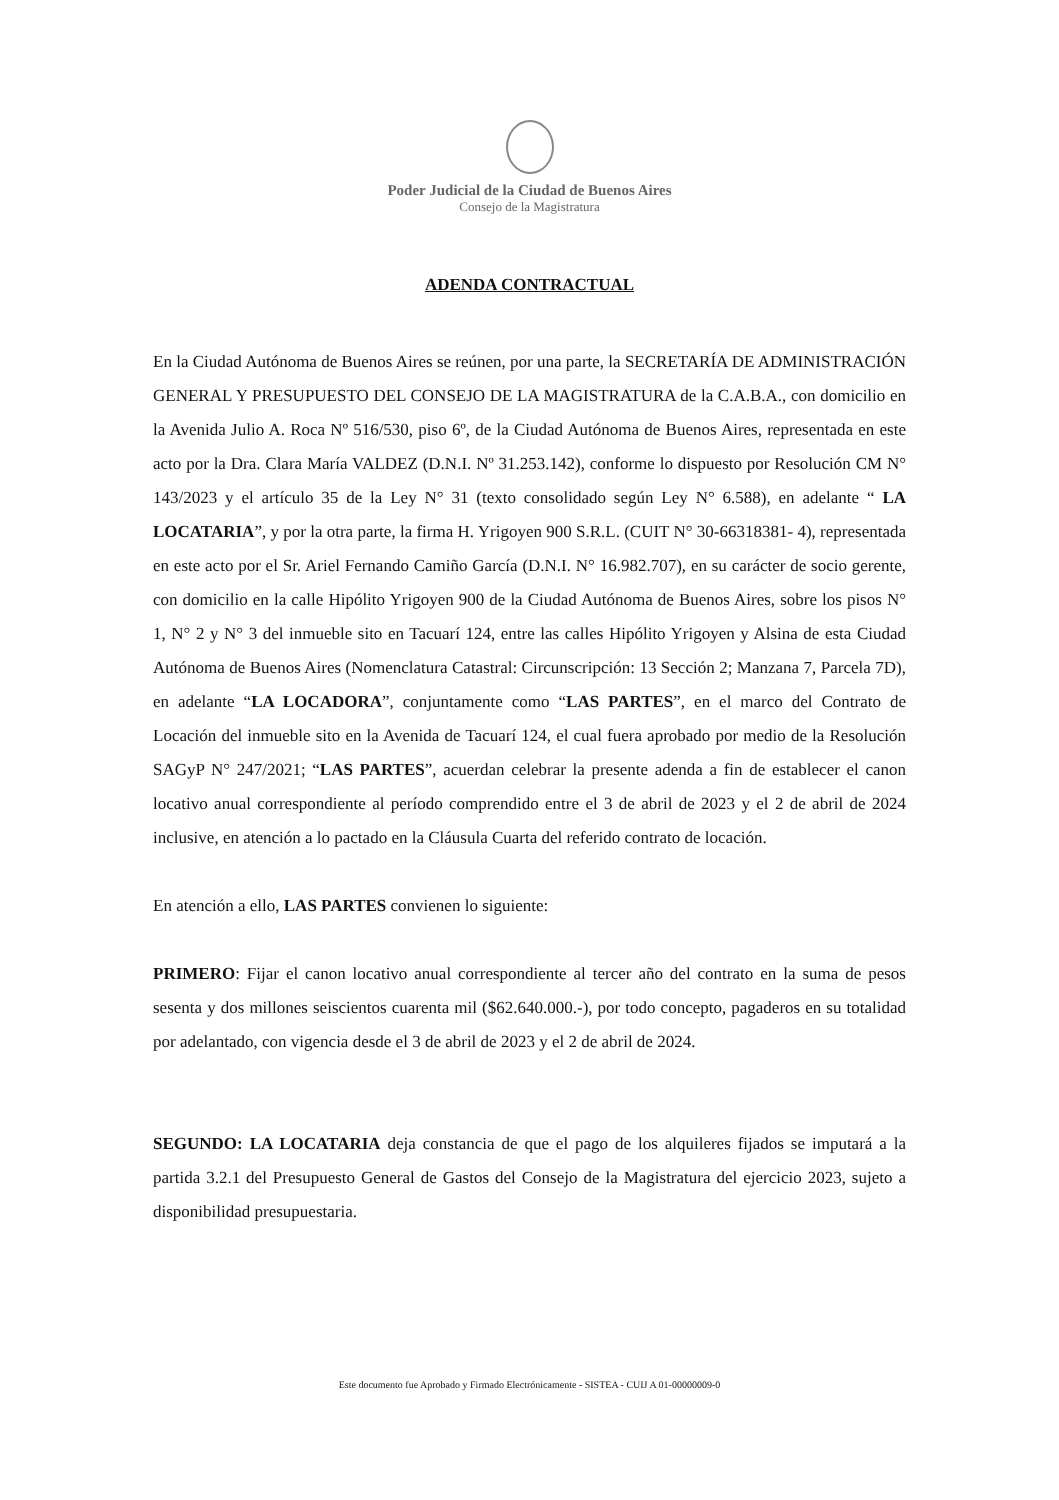Poder Judicial de la Ciudad de Buenos Aires
Consejo de la Magistratura
ADENDA CONTRACTUAL
En la Ciudad Autónoma de Buenos Aires se reúnen, por una parte, la SECRETARÍA DE ADMINISTRACIÓN GENERAL Y PRESUPUESTO DEL CONSEJO DE LA MAGISTRATURA de la C.A.B.A., con domicilio en la Avenida Julio A. Roca Nº 516/530, piso 6º, de la Ciudad Autónoma de Buenos Aires, representada en este acto por la Dra. Clara María VALDEZ (D.N.I. Nº 31.253.142), conforme lo dispuesto por Resolución CM N° 143/2023 y el artículo 35 de la Ley N° 31 (texto consolidado según Ley N° 6.588), en adelante “ LA LOCATARIA”, y por la otra parte, la firma H. Yrigoyen 900 S.R.L. (CUIT N° 30-66318381- 4), representada en este acto por el Sr. Ariel Fernando Camiño García (D.N.I. N° 16.982.707), en su carácter de socio gerente, con domicilio en la calle Hipólito Yrigoyen 900 de la Ciudad Autónoma de Buenos Aires, sobre los pisos N° 1, N° 2 y N° 3 del inmueble sito en Tacuarí 124, entre las calles Hipólito Yrigoyen y Alsina de esta Ciudad Autónoma de Buenos Aires (Nomenclatura Catastral: Circunscripción: 13 Sección 2; Manzana 7, Parcela 7D), en adelante “LA LOCADORA”, conjuntamente como “LAS PARTES”, en el marco del Contrato de Locación del inmueble sito en la Avenida de Tacuarí 124, el cual fuera aprobado por medio de la Resolución SAGyP N° 247/2021; “LAS PARTES”, acuerdan celebrar la presente adenda a fin de establecer el canon locativo anual correspondiente al período comprendido entre el 3 de abril de 2023 y el 2 de abril de 2024 inclusive, en atención a lo pactado en la Cláusula Cuarta del referido contrato de locación.
En atención a ello, LAS PARTES convienen lo siguiente:
PRIMERO: Fijar el canon locativo anual correspondiente al tercer año del contrato en la suma de pesos sesenta y dos millones seiscientos cuarenta mil ($62.640.000.-), por todo concepto, pagaderos en su totalidad por adelantado, con vigencia desde el 3 de abril de 2023 y el 2 de abril de 2024.
SEGUNDO: LA LOCATARIA deja constancia de que el pago de los alquileres fijados se imputará a la partida 3.2.1 del Presupuesto General de Gastos del Consejo de la Magistratura del ejercicio 2023, sujeto a disponibilidad presupuestaria.
Este documento fue Aprobado y Firmado Electrónicamente - SISTEA - CUIJ A 01-00000009-0